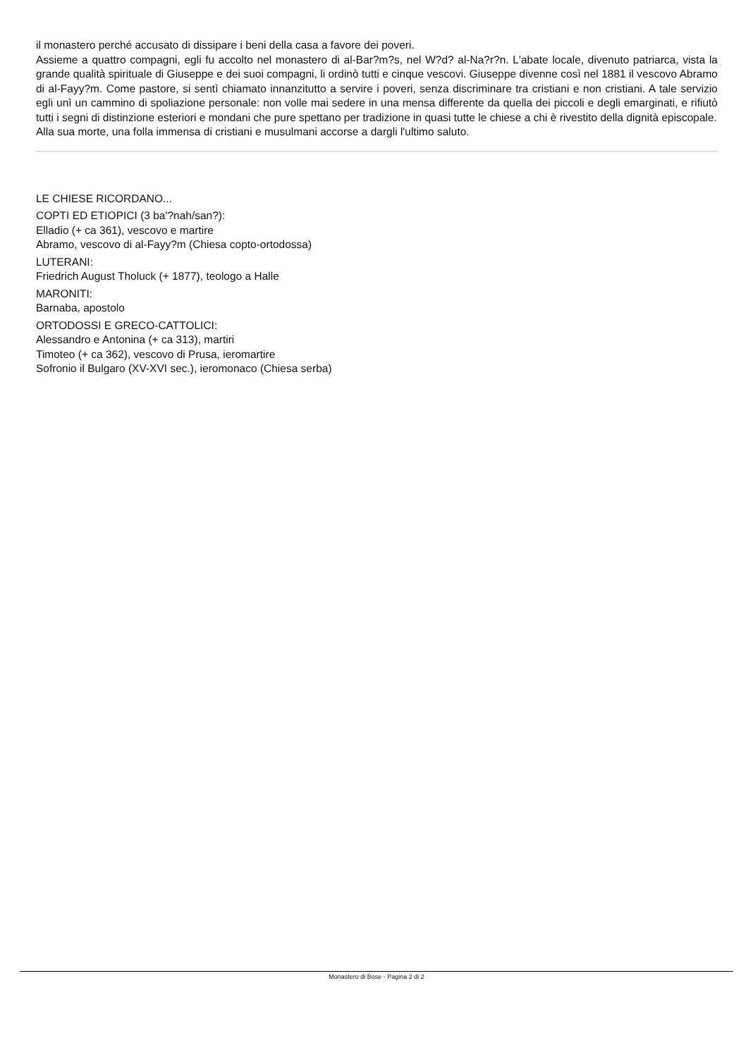il monastero perché accusato di dissipare i beni della casa a favore dei poveri.
Assieme a quattro compagni, egli fu accolto nel monastero di al-Bar?m?s, nel W?d? al-Na?r?n. L'abate locale, divenuto patriarca, vista la grande qualità spirituale di Giuseppe e dei suoi compagni, li ordinò tutti e cinque vescovi. Giuseppe divenne così nel 1881 il vescovo Abramo di al-Fayy?m. Come pastore, si sentì chiamato innanzitutto a servire i poveri, senza discriminare tra cristiani e non cristiani. A tale servizio egli unì un cammino di spoliazione personale: non volle mai sedere in una mensa differente da quella dei piccoli e degli emarginati, e rifiutò tutti i segni di distinzione esteriori e mondani che pure spettano per tradizione in quasi tutte le chiese a chi è rivestito della dignità episcopale.
Alla sua morte, una folla immensa di cristiani e musulmani accorse a dargli l'ultimo saluto.
LE CHIESE RICORDANO...
COPTI ED ETIOPICI (3 ba'?nah/san?):
Elladio (+ ca 361), vescovo e martire
Abramo, vescovo di al-Fayy?m (Chiesa copto-ortodossa)
LUTERANI:
Friedrich August Tholuck (+ 1877), teologo a Halle
MARONITI:
Barnaba, apostolo
ORTODOSSI E GRECO-CATTOLICI:
Alessandro e Antonina (+ ca 313), martiri
Timoteo (+ ca 362), vescovo di Prusa, ieromartire
Sofronio il Bulgaro (XV-XVI sec.), ieromonaco (Chiesa serba)
Monastero di Bose - Pagina 2 di 2